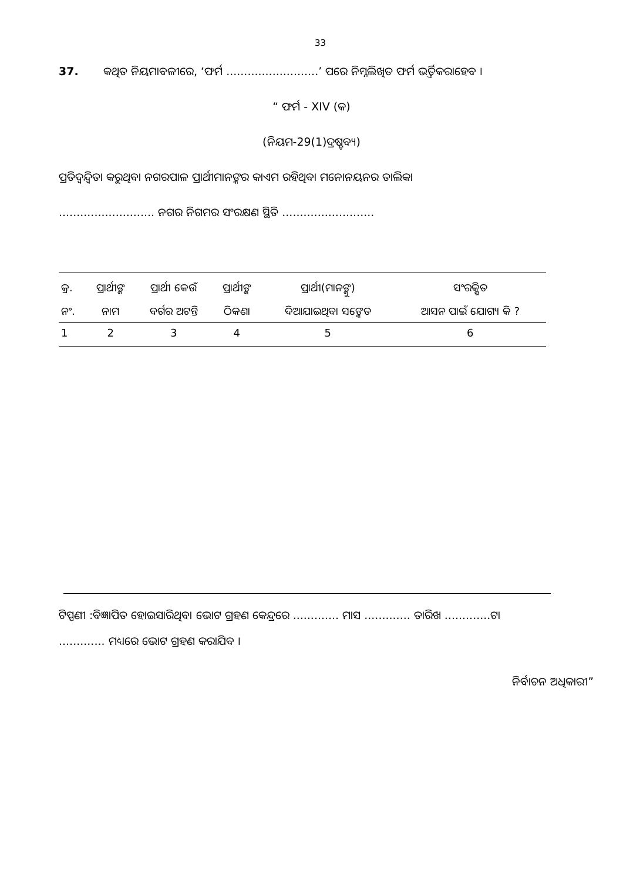33
37. କଥିତ ନିୟମାବଳୀରେ, ‘ଫର୍ମ ..........................’ ପରେ ନିମ୍ନଲିଖିତ ଫର୍ମ ଭର୍ତ୍ତିକରାହେବ ।
“ ଫର୍ମ - XIV (କ)
(ନିୟମ-29(1)ଦ୍ରଷ୍ଟବ୍ୟ)
ପ୍ରତିଦ୍ୱନ୍ଦ୍ୱିତା କରୁଥିବା ନଗରପାଳ ପ୍ରାର୍ଥୀମାନଙ୍କର କାଏମ ରହିଥିବା ମନୋନୟନର ତାଲିକା
........................... ନଗର ନିଗମର ସଂରକ୍ଷଣ ସ୍ଥିତି ..........................
| କ୍ର. | ପ୍ରାର୍ଥୀଙ୍କ | ପ୍ରାର୍ଥୀ କେଉଁ | ପ୍ରାର୍ଥୀଙ୍କ | ପ୍ରାର୍ଥୀ(ମାନଙ୍କୁ) | ସଂରକ୍ଷିତ |
| ନଂ. | ନାମ | ବର୍ଗର ଅଟନ୍ତି | ଠିକଣା | ଦିଆଯାଇଥିବା ସଙ୍କେତ | ଆସନ ପାଇଁ ଯୋଗ୍ୟ କି ? |
| 1 | 2 | 3 | 4 | 5 | 6 |
ଟିପ୍ପଣୀ :ବିଜ୍ଞାପିତ ହୋଇସାରିଥିବା ଭୋଟ ଗ୍ରହଣ କେନ୍ଦ୍ରରେ ............. ମାସ ............. ତାରିଖ .............ଟା
............. ମଧ୍ୟରେ ଭୋଟ ଗ୍ରହଣ କରାଯିବ ।
ନିର୍ବାଚନ ଅଧିକାରୀ”